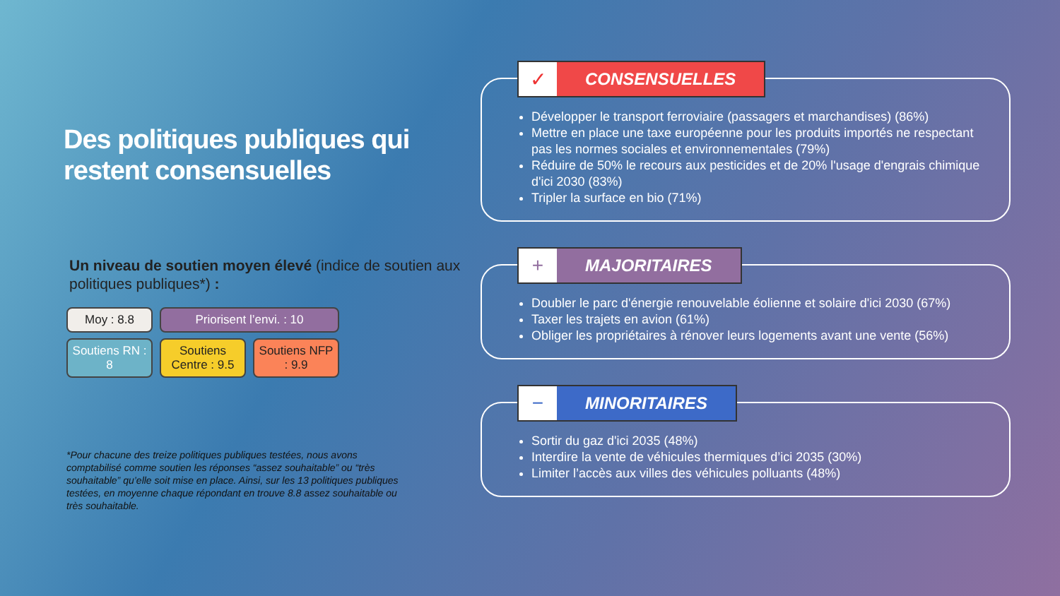Des politiques publiques qui restent consensuelles
Un niveau de soutien moyen élevé (indice de soutien aux politiques publiques*) :
Moy : 8.8
Priorisent l’envi. : 10
Soutiens RN : 8
Soutiens Centre : 9.5
Soutiens NFP : 9.9
*Pour chacune des treize politiques publiques testées, nous avons comptabilisé comme soutien les réponses “assez souhaitable” ou “très souhaitable” qu’elle soit mise en place. Ainsi, sur les 13 politiques publiques testées, en moyenne chaque répondant en trouve 8.8 assez souhaitable ou très souhaitable.
✓
CONSENSUELLES
Développer le transport ferroviaire (passagers et marchandises) (86%)
Mettre en place une taxe européenne pour les produits importés ne respectant pas les normes sociales et environnementales (79%)
Réduire de 50% le recours aux pesticides et de 20% l'usage d'engrais chimique d'ici 2030 (83%)
Tripler la surface en bio (71%)
+
MAJORITAIRES
Doubler le parc d'énergie renouvelable éolienne et solaire d'ici 2030 (67%)
Taxer les trajets en avion (61%)
Obliger les propriétaires à rénover leurs logements avant une vente (56%)
−
MINORITAIRES
Sortir du gaz d'ici 2035 (48%)
Interdire la vente de véhicules thermiques d’ici 2035 (30%)
Limiter l’accès aux villes des véhicules polluants (48%)